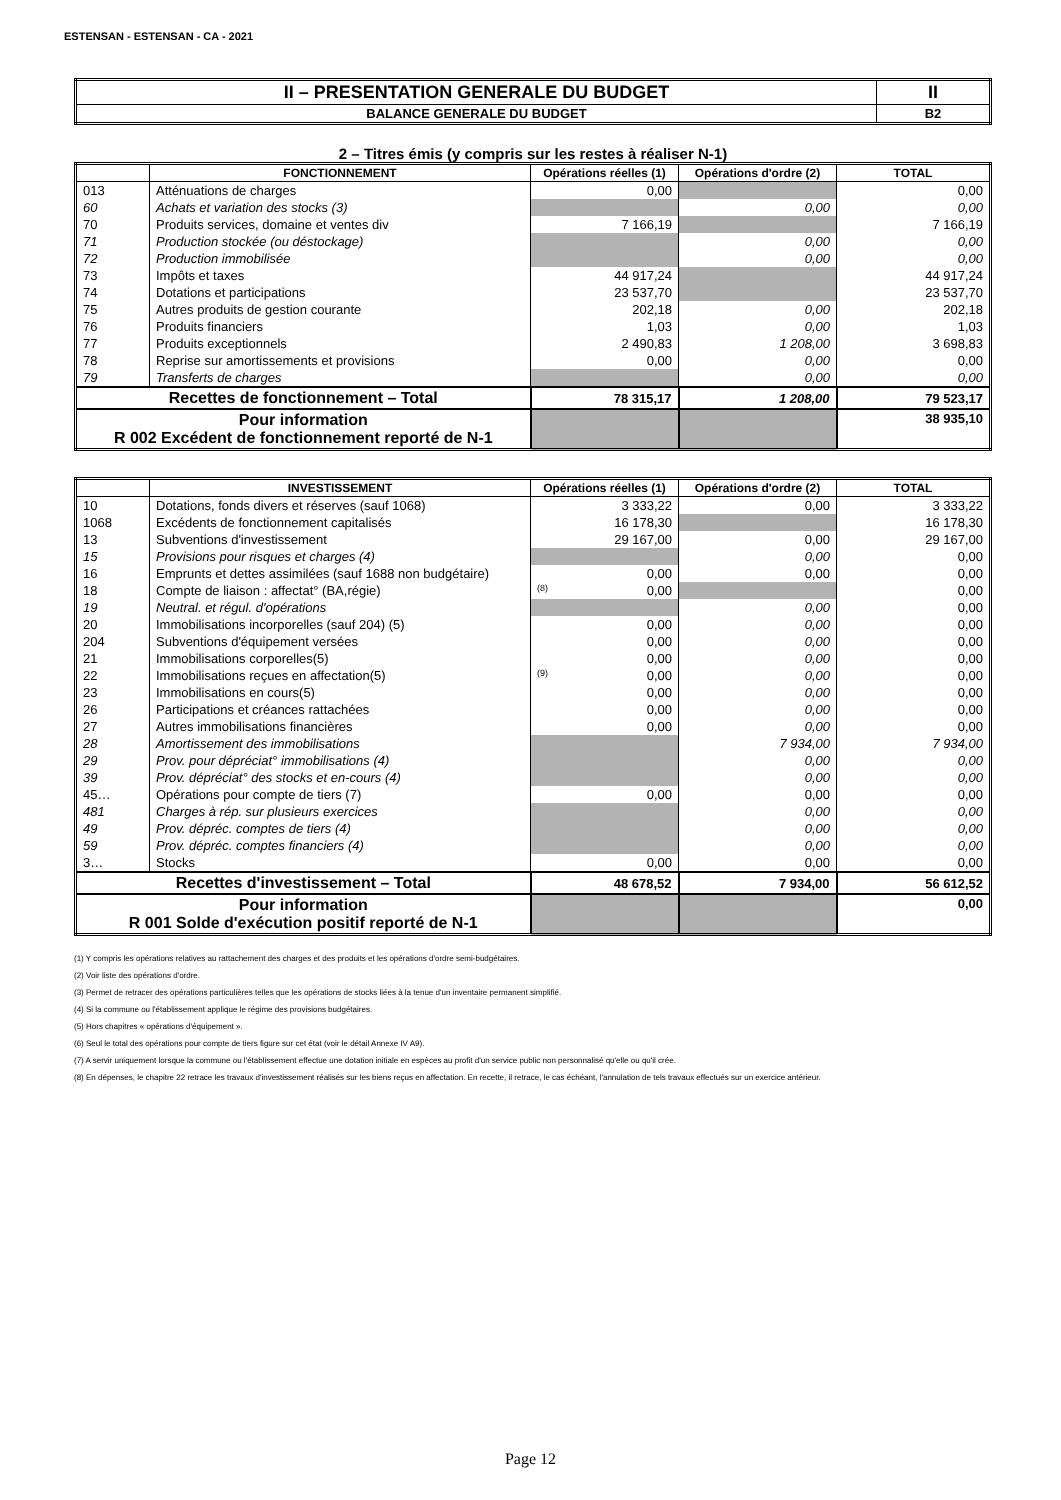ESTENSAN - ESTENSAN - CA - 2021
| II – PRESENTATION GENERALE DU BUDGET | II |
| BALANCE GENERALE DU BUDGET | B2 |
2 – Titres émis (y compris sur les restes à réaliser N-1)
| | FONCTIONNEMENT | Opérations réelles (1) | Opérations d'ordre (2) | TOTAL |
| --- | --- | --- | --- | --- |
| 013 | Atténuations de charges | 0,00 | | 0,00 |
| 60 | Achats et variation des stocks (3) | | 0,00 | 0,00 |
| 70 | Produits services, domaine et ventes div | 7 166,19 | | 7 166,19 |
| 71 | Production stockée (ou déstockage) | | 0,00 | 0,00 |
| 72 | Production immobilisée | | 0,00 | 0,00 |
| 73 | Impôts et taxes | 44 917,24 | | 44 917,24 |
| 74 | Dotations et participations | 23 537,70 | | 23 537,70 |
| 75 | Autres produits de gestion courante | 202,18 | 0,00 | 202,18 |
| 76 | Produits financiers | 1,03 | 0,00 | 1,03 |
| 77 | Produits exceptionnels | 2 490,83 | 1 208,00 | 3 698,83 |
| 78 | Reprise sur amortissements et provisions | 0,00 | 0,00 | 0,00 |
| 79 | Transferts de charges | | 0,00 | 0,00 |
| Recettes de fonctionnement – Total | | 78 315,17 | 1 208,00 | 79 523,17 |
| Pour information R 002 Excédent de fonctionnement reporté de N-1 | | | | 38 935,10 |
| | INVESTISSEMENT | Opérations réelles (1) | Opérations d'ordre (2) | TOTAL |
| --- | --- | --- | --- | --- |
| 10 | Dotations, fonds divers et réserves (sauf 1068) | 3 333,22 | 0,00 | 3 333,22 |
| 1068 | Excédents de fonctionnement capitalisés | 16 178,30 | | 16 178,30 |
| 13 | Subventions d'investissement | 29 167,00 | 0,00 | 29 167,00 |
| 15 | Provisions pour risques et charges (4) | | 0,00 | 0,00 |
| 16 | Emprunts et dettes assimilées (sauf 1688 non budgétaire) | 0,00 | 0,00 | 0,00 |
| 18 | Compte de liaison : affectat° (BA,régie) | (8) 0,00 | | 0,00 |
| 19 | Neutral. et régul. d'opérations | | 0,00 | 0,00 |
| 20 | Immobilisations incorporelles (sauf 204) (5) | 0,00 | 0,00 | 0,00 |
| 204 | Subventions d'équipement versées | 0,00 | 0,00 | 0,00 |
| 21 | Immobilisations corporelles(5) | 0,00 | 0,00 | 0,00 |
| 22 | Immobilisations reçues en affectation(5) | (9) 0,00 | 0,00 | 0,00 |
| 23 | Immobilisations en cours(5) | 0,00 | 0,00 | 0,00 |
| 26 | Participations et créances rattachées | 0,00 | 0,00 | 0,00 |
| 27 | Autres immobilisations financières | 0,00 | 0,00 | 0,00 |
| 28 | Amortissement des immobilisations | | 7 934,00 | 7 934,00 |
| 29 | Prov. pour dépréciat° immobilisations (4) | | 0,00 | 0,00 |
| 39 | Prov. dépréciat° des stocks et en-cours (4) | | 0,00 | 0,00 |
| 45… | Opérations pour compte de tiers (7) | 0,00 | 0,00 | 0,00 |
| 481 | Charges à rép. sur plusieurs exercices | | 0,00 | 0,00 |
| 49 | Prov. dépréc. comptes de tiers (4) | | 0,00 | 0,00 |
| 59 | Prov. dépréc. comptes financiers (4) | | 0,00 | 0,00 |
| 3… | Stocks | 0,00 | 0,00 | 0,00 |
| Recettes d'investissement – Total | | 48 678,52 | 7 934,00 | 56 612,52 |
| Pour information R 001 Solde d'exécution positif reporté de N-1 | | | | 0,00 |
(1) Y compris les opérations relatives au rattachement des charges et des produits et les opérations d'ordre semi-budgétaires.
(2) Voir liste des opérations d'ordre.
(3) Permet de retracer des opérations particulières telles que les opérations de stocks liées à la tenue d'un inventaire permanent simplifié.
(4) Si la commune ou l'établissement applique le régime des provisions budgétaires.
(5) Hors chapitres « opérations d'équipement ».
(6) Seul le total des opérations pour compte de tiers figure sur cet état (voir le détail Annexe IV A9).
(7) A servir uniquement lorsque la commune ou l'établissement effectue une dotation initiale en espèces au profit d'un service public non personnalisé qu'elle ou qu'il crée.
(8) En dépenses, le chapitre 22 retrace les travaux d'investissement réalisés sur les biens reçus en affectation. En recette, il retrace, le cas échéant, l'annulation de tels travaux effectués sur un exercice antérieur.
Page 12